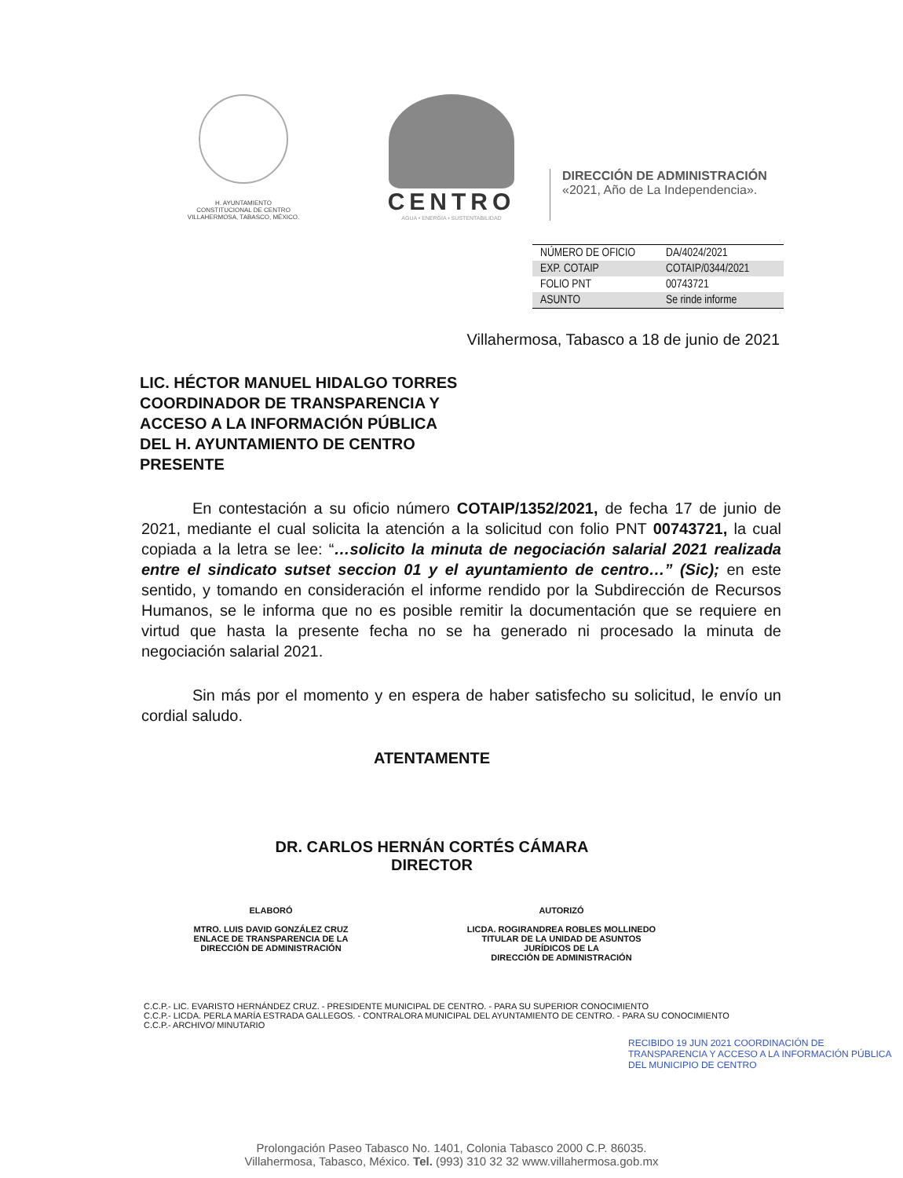H. AYUNTAMIENTO
CONSTITUCIONAL DE CENTRO
VILLAHERMOSA, TABASCO, MÉXICO.
CENTRO
AGUA • ENERGÍA • SUSTENTABILIDAD
DIRECCIÓN DE ADMINISTRACIÓN
«2021, Año de La Independencia».
| NÚMERO DE OFICIO | DA/4024/2021 |
| EXP. COTAIP | COTAIP/0344/2021 |
| FOLIO PNT | 00743721 |
| ASUNTO | Se rinde informe |
Villahermosa, Tabasco a 18 de junio de 2021
LIC. HÉCTOR MANUEL HIDALGO TORRES
COORDINADOR DE TRANSPARENCIA Y
ACCESO A LA INFORMACIÓN PÚBLICA
DEL H. AYUNTAMIENTO DE CENTRO
PRESENTE
En contestación a su oficio número COTAIP/1352/2021, de fecha 17 de junio de 2021, mediante el cual solicita la atención a la solicitud con folio PNT 00743721, la cual copiada a la letra se lee: “…solicito la minuta de negociación salarial 2021 realizada entre el sindicato sutset seccion 01 y el ayuntamiento de centro…” (Sic); en este sentido, y tomando en consideración el informe rendido por la Subdirección de Recursos Humanos, se le informa que no es posible remitir la documentación que se requiere en virtud que hasta la presente fecha no se ha generado ni procesado la minuta de negociación salarial 2021.
Sin más por el momento y en espera de haber satisfecho su solicitud, le envío un cordial saludo.
ATENTAMENTE
DR. CARLOS HERNÁN CORTÉS CÁMARA
DIRECTOR
ELABORÓ
MTRO. LUIS DAVID GONZÁLEZ CRUZ
ENLACE DE TRANSPARENCIA DE LA
DIRECCIÓN DE ADMINISTRACIÓN
AUTORIZÓ
LICDA. ROGIRANDREA ROBLES MOLLINEDO
TITULAR DE LA UNIDAD DE ASUNTOS
JURÍDICOS DE LA
DIRECCIÓN DE ADMINISTRACIÓN
C.C.P.- LIC. EVARISTO HERNÁNDEZ CRUZ. - PRESIDENTE MUNICIPAL DE CENTRO. - PARA SU SUPERIOR CONOCIMIENTO
C.C.P.- LICDA. PERLA MARÍA ESTRADA GALLEGOS. - CONTRALORA MUNICIPAL DEL AYUNTAMIENTO DE CENTRO. - PARA SU CONOCIMIENTO
C.C.P.- ARCHIVO/ MINUTARIO
RECIBIDO 19 JUN 2021 COORDINACIÓN DE TRANSPARENCIA Y ACCESO A LA INFORMACIÓN PÚBLICA DEL MUNICIPIO DE CENTRO
Prolongación Paseo Tabasco No. 1401, Colonia Tabasco 2000 C.P. 86035.
Villahermosa, Tabasco, México. Tel. (993) 310 32 32 www.villahermosa.gob.mx